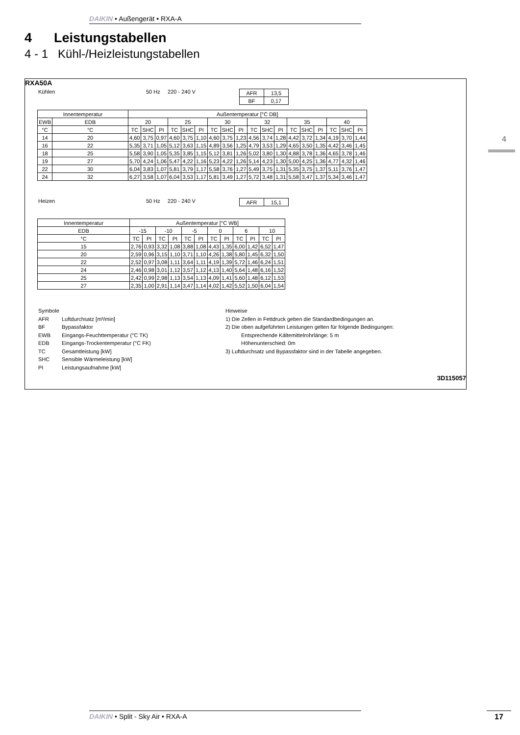DAIKIN • Außengerät • RXA-A
4 Leistungstabellen
4 - 1 Kühl-/Heizleistungstabellen
4
RXA50A
Kühlen 50 Hz 220 - 240 V
| AFR | 13,5 |
| BF | 0,17 |
| Innentemperatur | | Außentemperatur [°C DB] | | | | | | | | | | | | | | | | | |
| EWB | EDB | 20 | | | 25 | | | 30 | | | 32 | | | 35 | | | 40 | | |
| °C | °C | TC | SHC | PI | TC | SHC | PI | TC | SHC | PI | TC | SHC | PI | TC | SHC | PI | TC | SHC | PI |
| 14 | 20 | 4,60 | 3,75 | 0,97 | 4,60 | 3,75 | 1,10 | 4,60 | 3,75 | 1,23 | 4,56 | 3,74 | 1,28 | 4,42 | 3,72 | 1,34 | 4,19 | 3,70 | 1,44 |
| 16 | 22 | 5,35 | 3,71 | 1,05 | 5,12 | 3,63 | 1,15 | 4,89 | 3,56 | 1,25 | 4,79 | 3,53 | 1,29 | 4,65 | 3,50 | 1,35 | 4,42 | 3,46 | 1,45 |
| 18 | 25 | 5,58 | 3,90 | 1,05 | 5,35 | 3,85 | 1,15 | 5,12 | 3,81 | 1,26 | 5,02 | 3,80 | 1,30 | 4,88 | 3,78 | 1,36 | 4,65 | 3,78 | 1,46 |
| 19 | 27 | 5,70 | 4,24 | 1,06 | 5,47 | 4,22 | 1,16 | 5,23 | 4,22 | 1,26 | 5,14 | 4,23 | 1,30 | 5,00 | 4,25 | 1,36 | 4,77 | 4,32 | 1,46 |
| 22 | 30 | 6,04 | 3,83 | 1,07 | 5,81 | 3,79 | 1,17 | 5,58 | 3,76 | 1,27 | 5,49 | 3,75 | 1,31 | 5,35 | 3,75 | 1,37 | 5,11 | 3,76 | 1,47 |
| 24 | 32 | 6,27 | 3,58 | 1,07 | 6,04 | 3,53 | 1,17 | 5,81 | 3,49 | 1,27 | 5,72 | 3,48 | 1,31 | 5,58 | 3,47 | 1,37 | 5,34 | 3,46 | 1,47 |
Heizen 50 Hz 220 - 240 V
| AFR | 15,1 |
| Innentemperatur | Außentemperatur [°C WB] | | | | | | | | | | | |
| EDB | -15 | | -10 | | -5 | | 0 | | 6 | | 10 | |
| °C | TC | PI | TC | PI | TC | PI | TC | PI | TC | PI | TC | PI |
| 15 | 2,76 | 0,93 | 3,32 | 1,08 | 3,88 | 1,08 | 4,43 | 1,35 | 6,00 | 1,42 | 6,52 | 1,47 |
| 20 | 2,59 | 0,96 | 3,15 | 1,10 | 3,71 | 1,10 | 4,26 | 1,38 | 5,80 | 1,45 | 6,32 | 1,50 |
| 22 | 2,52 | 0,97 | 3,08 | 1,11 | 3,64 | 1,11 | 4,19 | 1,39 | 5,72 | 1,46 | 6,24 | 1,51 |
| 24 | 2,46 | 0,98 | 3,01 | 1,12 | 3,57 | 1,12 | 4,13 | 1,40 | 5,64 | 1,48 | 6,16 | 1,52 |
| 25 | 2,42 | 0,99 | 2,98 | 1,13 | 3,54 | 1,13 | 4,09 | 1,41 | 5,60 | 1,48 | 6,12 | 1,53 |
| 27 | 2,35 | 1,00 | 2,91 | 1,14 | 3,47 | 1,14 | 4,02 | 1,42 | 5,52 | 1,50 | 6,04 | 1,54 |
Symbole
AFR Luftdurchsatz [m³/min] BF Bypassfaktor EWB Eingangs-Feuchttemperatur (°C TK) EDB Eingangs-Trockentemperatur (°C FK) TC Gesamtleistung [kW] SHC Sensible Wärmeleistung [kW] PI Leistungsaufnahme [kW]
Hinweise
1) Die Zellen in Fettdruck geben die Standardbedingungen an.
2) Die oben aufgeführten Leistungen gelten für folgende Bedingungen:
Entsprechende Kältemittelrohrlänge: 5 m
Höhenunterschied: 0m
3) Luftdurchsatz und Bypassfaktor sind in der Tabelle angegeben.
3D115057
DAIKIN • Split - Sky Air • RXA-A 17